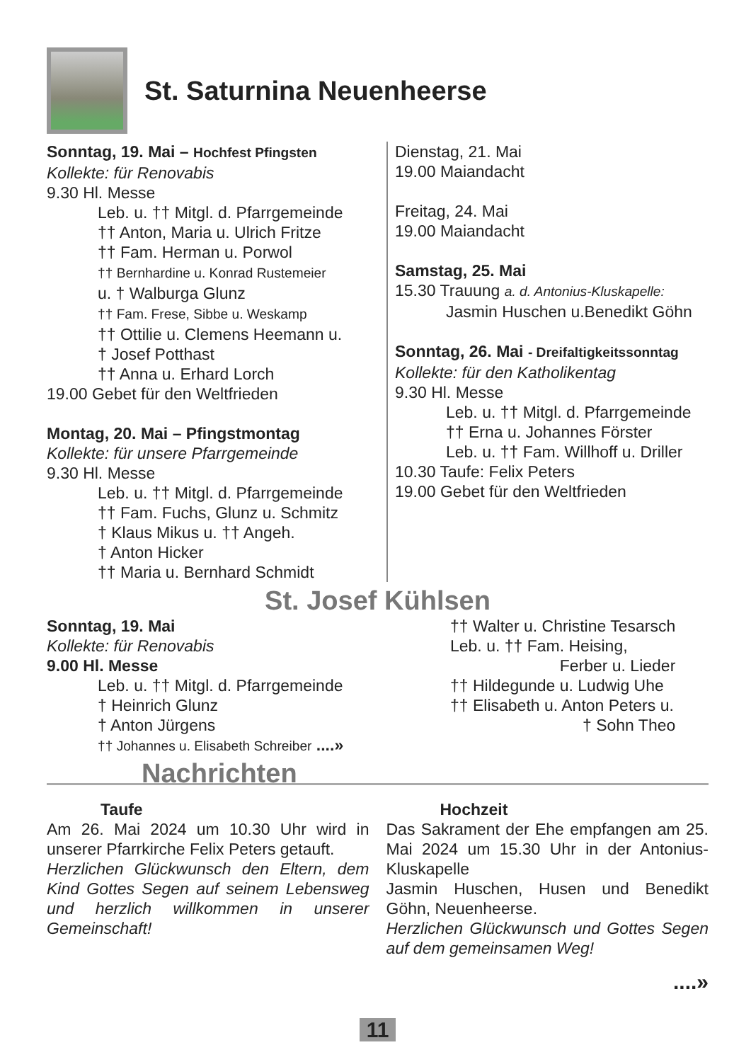St. Saturnina Neuenheerse
Sonntag, 19. Mai – Hochfest Pfingsten
Kollekte: für Renovabis
9.30 Hl. Messe
Leb. u. †† Mitgl. d. Pfarrgemeinde
†† Anton, Maria u. Ulrich Fritze
†† Fam. Herman u. Porwol
†† Bernhardine u. Konrad Rustemeier
u. † Walburga Glunz
†† Fam. Frese, Sibbe u. Weskamp
†† Ottilie u. Clemens Heemann u.
† Josef Potthast
†† Anna u. Erhard Lorch
19.00 Gebet für den Weltfrieden
Montag, 20. Mai – Pfingstmontag
Kollekte: für unsere Pfarrgemeinde
9.30 Hl. Messe
Leb. u. †† Mitgl. d. Pfarrgemeinde
†† Fam. Fuchs, Glunz u. Schmitz
† Klaus Mikus u. †† Angeh.
† Anton Hicker
†† Maria u. Bernhard Schmidt
Dienstag, 21. Mai
19.00 Maiandacht
Freitag, 24. Mai
19.00 Maiandacht
Samstag, 25. Mai
15.30 Trauung a. d. Antonius-Kluskapelle:
Jasmin Huschen u.Benedikt Göhn
Sonntag, 26. Mai - Dreifaltigkeitssonntag
Kollekte: für den Katholikentag
9.30 Hl. Messe
Leb. u. †† Mitgl. d. Pfarrgemeinde
†† Erna u. Johannes Förster
Leb. u. †† Fam. Willhoff u. Driller
10.30 Taufe: Felix Peters
19.00 Gebet für den Weltfrieden
St. Josef Kühlsen
Sonntag, 19. Mai
Kollekte: für Renovabis
9.00 Hl. Messe
Leb. u. †† Mitgl. d. Pfarrgemeinde
† Heinrich Glunz
† Anton Jürgens
†† Johannes u. Elisabeth Schreiber ....»
†† Walter u. Christine Tesarsch
Leb. u. †† Fam. Heising,
Ferber u. Lieder
†† Hildegunde u. Ludwig Uhe
†† Elisabeth u. Anton Peters u.
† Sohn Theo
Nachrichten
Taufe
Am 26. Mai 2024 um 10.30 Uhr wird in unserer Pfarrkirche Felix Peters getauft.
Herzlichen Glückwunsch den Eltern, dem Kind Gottes Segen auf seinem Lebensweg und herzlich willkommen in unserer Gemeinschaft!
Hochzeit
Das Sakrament der Ehe empfangen am 25. Mai 2024 um 15.30 Uhr in der Antonius-Kluskapelle
Jasmin Huschen, Husen und Benedikt Göhn, Neuenheerse.
Herzlichen Glückwunsch und Gottes Segen auf dem gemeinsamen Weg!
....»
11